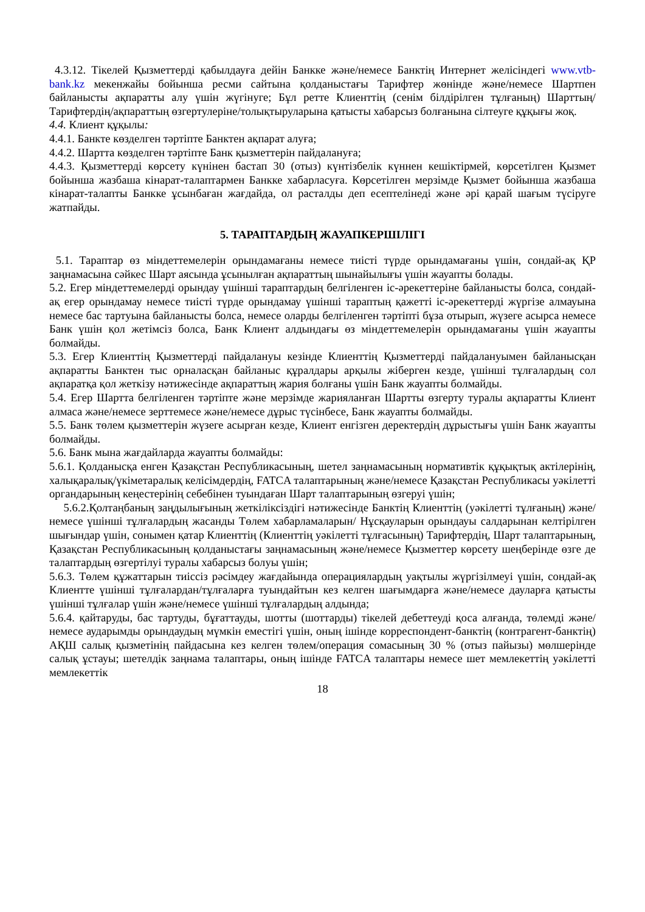4.3.12. Тікелей Қызметтерді қабылдауға дейін Банкке және/немесе Банктің Интернет желісіндегі www.vtb-bank.kz мекенжайы бойынша ресми сайтына қолданыстағы Тарифтер жөнінде және/немесе Шартпен байланысты ақпаратты алу үшін жүгінуге; Бұл ретте Клиенттің (сенім білдірілген тұлғаның) Шарттың/Тарифтердің/ақпараттың өзгертулеріне/толықтыруларына қатысты хабарсыз болғанына сілтеуге құқығы жоқ.
4.4. Клиент құқылы:
4.4.1. Банкте көзделген тәртіпте Банктен ақпарат алуға;
4.4.2. Шартта көзделген тәртіпте Банк қызметтерін пайдалануға;
4.4.3. Қызметтерді көрсету күнінен бастап 30 (отыз) күнтізбелік күннен кешіктірмей, көрсетілген Қызмет бойынша жазбаша кінарат-талаптармен Банкке хабарласуға. Көрсетілген мерзімде Қызмет бойынша жазбаша кінарат-талапты Банкке ұсынбаған жағдайда, ол расталды деп есептелінеді және әрі қарай шағым түсіруге жатпайды.
5. ТАРАПТАРДЫҢ ЖАУАПКЕРШІЛІГІ
5.1. Тараптар өз міндеттемелерін орындамағаны немесе тиісті түрде орындамағаны үшін, сондай-ақ ҚР заңнамасына сәйкес Шарт аясында ұсынылған ақпараттың шынайылығы үшін жауапты болады.
5.2. Егер міндеттемелерді орындау үшінші тараптардың белгіленген іс-әрекеттеріне байланысты болса, сондай-ақ егер орындамау немесе тиісті түрде орындамау үшінші тараптың қажетті іс-әрекеттерді жүргізе алмауына немесе бас тартуына байланысты болса, немесе оларды белгіленген тәртіпті бұза отырып, жүзеге асырса немесе Банк үшін қол жетімсіз болса, Банк Клиент алдындағы өз міндеттемелерін орындамағаны үшін жауапты болмайды.
5.3. Егер Клиенттің Қызметтерді пайдалануы кезінде Клиенттің Қызметтерді пайдалануымен байланысқан ақпаратты Банктен тыс орналасқан байланыс құралдары арқылы жіберген кезде, үшінші тұлғалардың сол ақпаратқа қол жеткізу нәтижесінде ақпараттың жария болғаны үшін Банк жауапты болмайды.
5.4. Егер Шартта белгіленген тәртіпте және мерзімде жарияланған Шартты өзгерту туралы ақпаратты Клиент алмаса және/немесе зерттемесе және/немесе дұрыс түсінбесе, Банк жауапты болмайды.
5.5. Банк төлем қызметтерін жүзеге асырған кезде, Клиент енгізген деректердің дұрыстығы үшін Банк жауапты болмайды.
5.6. Банк мына жағдайларда жауапты болмайды:
5.6.1. Қолданысқа енген Қазақстан Республикасының, шетел заңнамасының нормативтік құқықтық актілерінің, халықаралық/үкіметаралық келісімдердің, FATCA талаптарының және/немесе Қазақстан Республикасы уәкілетті органдарының кеңестерінің себебінен туындаған Шарт талаптарының өзгеруі үшін;
5.6.2.Қолтаңбаның заңдылығының жеткіліксіздігі нәтижесінде Банктің Клиенттің (уәкілетті тұлғаның) және/немесе үшінші тұлғалардың жасанды Төлем хабарламаларын/ Нұсқауларын орындауы салдарынан келтірілген шығындар үшін, сонымен қатар Клиенттің (Клиенттің уәкілетті тұлғасының) Тарифтердің, Шарт талаптарының, Қазақстан Республикасының қолданыстағы заңнамасының және/немесе Қызметтер көрсету шеңберінде өзге де талаптардың өзгертілуі туралы хабарсыз болуы үшін;
5.6.3. Төлем құжаттарын тиіссіз рәсімдеу жағдайында операциялардың уақтылы жүргізілмеуі үшін, сондай-ақ Клиентте үшінші тұлғалардан/тұлғаларға туындайтын кез келген шағымдарға және/немесе дауларға қатысты үшінші тұлғалар үшін және/немесе үшінші тұлғалардың алдында;
5.6.4. қайтаруды, бас тартуды, бұғаттауды, шотты (шоттарды) тікелей дебеттеуді қоса алғанда, төлемді және/немесе аударымды орындаудың мүмкін еместігі үшін, оның ішінде корреспондент-банктің (контрагент-банктің) АҚШ салық қызметінің пайдасына кез келген төлем/операция сомасының 30 % (отыз пайызы) мөлшерінде салық ұстауы; шетелдік заңнама талаптары, оның ішінде FATCA талаптары немесе шет мемлекеттің уәкілетті мемлекеттік
18